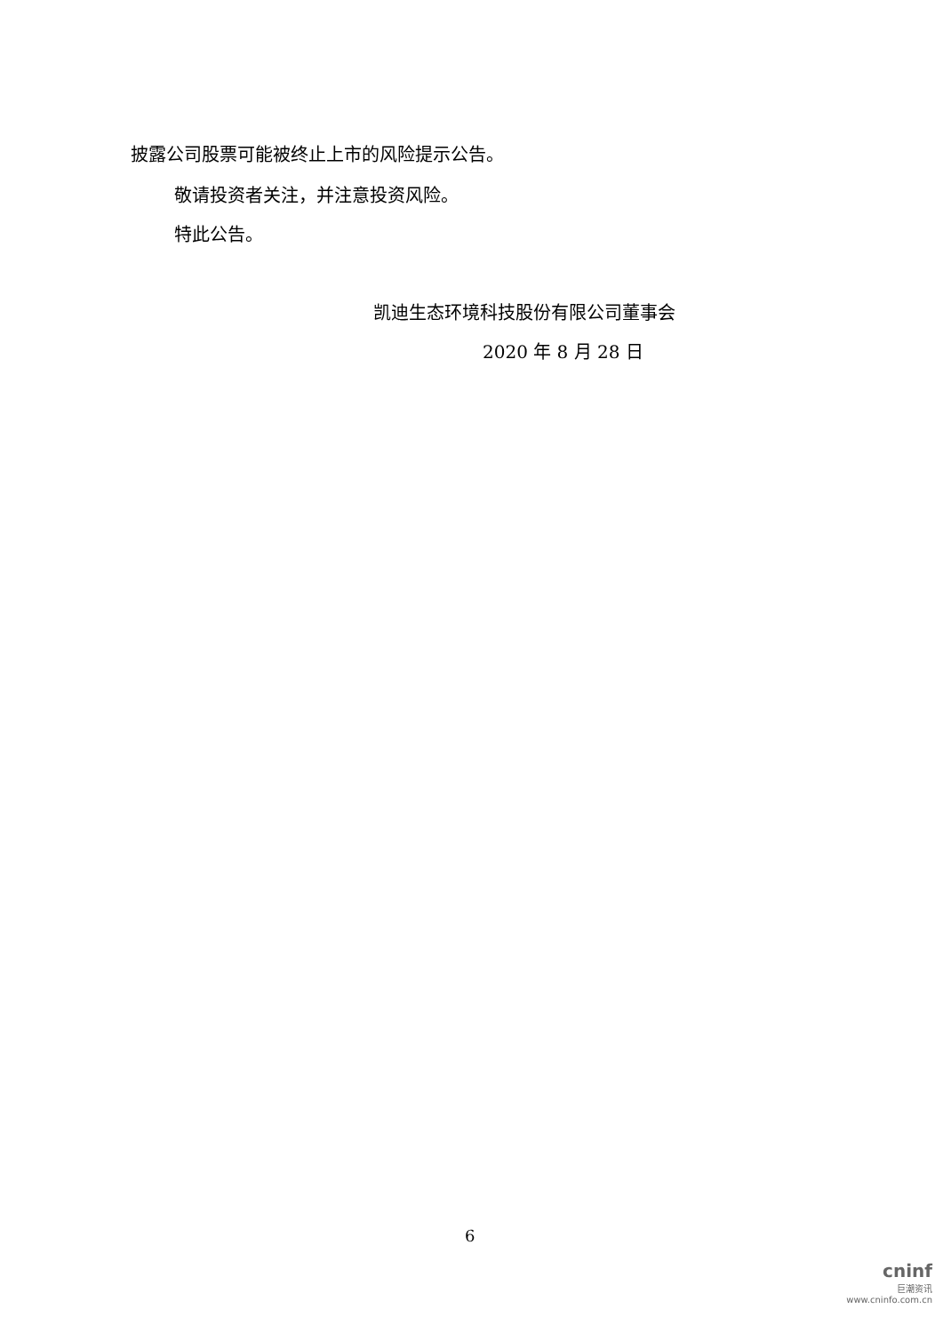披露公司股票可能被终止上市的风险提示公告。
敬请投资者关注，并注意投资风险。
特此公告。
凯迪生态环境科技股份有限公司董事会
2020 年 8 月 28 日
6
cninf
巨潮资讯
www.cninfo.com.cn